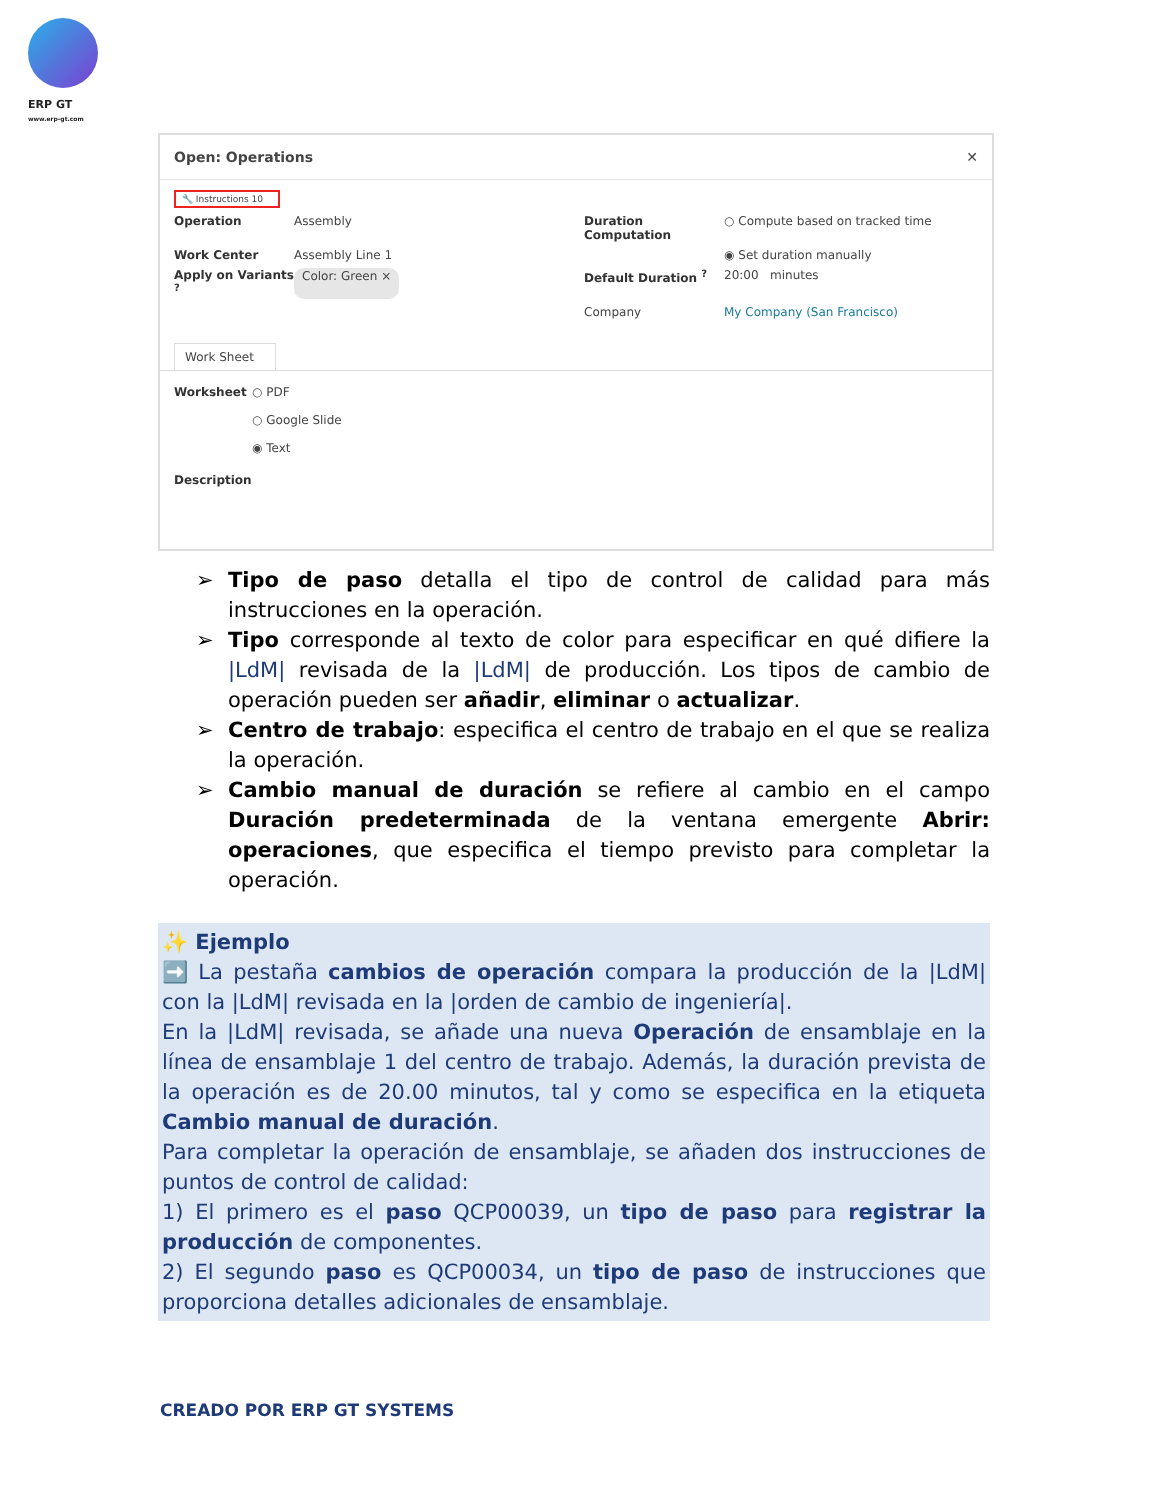ERP GT
www.erp-gt.com
Open: Operations ✕
🔧 Instructions 10
Operation
Assembly
Duration Computation
○ Compute based on tracked time
Work Center
Assembly Line 1
◉ Set duration manually
Apply on Variants <sup>?</sup>
Color: Green ×
Default Duration <sup>?</sup> 20:00 minutes
Company My Company (San Francisco)
Work Sheet
Worksheet ○ PDF
○ Google Slide
◉ Text
Description
➢ Tipo de paso detalla el tipo de control de calidad para más instrucciones en la operación.
➢ Tipo corresponde al texto de color para especificar en qué difiere la |LdM| revisada de la |LdM| de producción. Los tipos de cambio de operación pueden ser añadir, eliminar o actualizar.
➢ Centro de trabajo: especifica el centro de trabajo en el que se realiza la operación.
➢ Cambio manual de duración se refiere al cambio en el campo Duración predeterminada de la ventana emergente Abrir: operaciones, que especifica el tiempo previsto para completar la operación.
✨ Ejemplo
➡️ La pestaña cambios de operación compara la producción de la |LdM| con la |LdM| revisada en la |orden de cambio de ingeniería|.
En la |LdM| revisada, se añade una nueva Operación de ensamblaje en la línea de ensamblaje 1 del centro de trabajo. Además, la duración prevista de la operación es de 20.00 minutos, tal y como se especifica en la etiqueta Cambio manual de duración.
Para completar la operación de ensamblaje, se añaden dos instrucciones de puntos de control de calidad:
1) El primero es el paso QCP00039, un tipo de paso para registrar la producción de componentes.
2) El segundo paso es QCP00034, un tipo de paso de instrucciones que proporciona detalles adicionales de ensamblaje.
CREADO POR ERP GT SYSTEMS